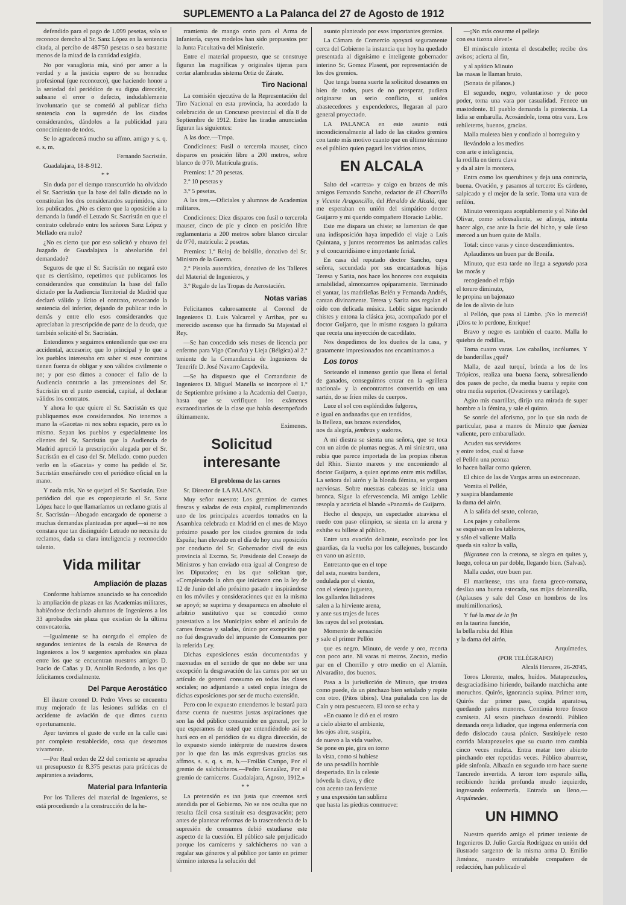SUPLEMENTO a La Palanca del 27 de Agosto de 1912
defendido para el pago de 1.099 pesetas, solo se reconoce derecho al Sr. Sanz López en la sentencia citada, al percibo de 487'50 pesetas o sea bastante menos de la mitad de la cantidad exigida.
No por vanagloria mía, sinó por amor a la verdad y a la justicia espero de su honradez profesional (que reconozco), que haciendo honor a la seriedad del periódico de su digna dirección, subsane el error o defecto, indudablemente involuntario que se cometió al publicar dicha sentencia con la supresión de los citados considerandos, dándolos a la publicidad para conocimiento de todos.
Se lo agradecerá mucho su affmo. amigo y s. q. e. s. m.
Fernando Sacristán.
Guadalajara, 18-8-912.
* *
Sin duda por el tiempo transcurrido ha olvidado el Sr. Sacristán que la base del fallo dictado no lo constituían los dos considerandos suprimidos, sino los publicados. ¿No es cierto que la oposición a la demanda la fundó el Letrado Sr. Sacristán en que el contrato celebrado entre los señores Sanz López y Mellado era nulo?
¿No es cierto que por eso solicitó y obtuvo del Juzgado de Guadalajara la absolución del demandado?
Seguros de que el Sr. Sacristán no negará esto que es ciertísimo, repetimos que publicamos los considerandos que constituían la base del fallo dictado por la Audiencia Territorial de Madrid que declaró válido y lícito el contrato, revocando la sentencia del inferior, dejando de publicar todo lo demás y entre ello esos considerandos que apreciaban la prescripción de parte de la deuda, que también solicitó el Sr. Sacristán.
Entendimos y seguimos entendiendo que eso era accidental, accesorio; que lo principal y lo que a los pueblos interesaba era saber si esos contratos tienen fuerza de obligar y son válidos civilmente o no; y por eso dimos a conocer el fallo de la Audiencia contrario a las pretensiones del Sr. Sacristán en el punto esencial, capital, al declarar válidos los contratos.
Y ahora lo que quiere el Sr. Sacristán es que publiquemos esos considerandos. No tenemos a mano la «Gaceta» ni nos sobra espacio, pero es lo mismo. Sepan los pueblos y especialmente los clientes del Sr. Sacristán que la Audiencia de Madrid apreció la prescripción alegada por el Sr. Sacristán en el caso del Sr. Mellado. como pueden verlo en la «Gaceta» y como ha pedido el Sr. Sacristán enseñárselo con el periódico oficial en la mano.
Y nada más. No se quejará el Sr. Sacristán. Este periódico del que es copropietario el Sr. Sanz López hace lo que llamaríamos un reclamo gratis al Sr. Sacristán—Abogado encargado de oponerse a muchas demandas planteadas por aquel—si no nos constara que tan distinguido Letrado no necesita de reclamos, dada su clara inteligencia y reconocido talento.
Vida militar
Ampliación de plazas
Conforme habíamos anunciado se ha concedido la ampliación de plazas en las Academias militares, habiéndose declarado alumnos de Ingenieros a los 33 aprobados sin plaza que existían de la última convocatoria.
—Igualmente se ha otorgado el empleo de segundos tenientes de la escala de Reserva de Ingenieros a los 9 sargentos aprobados sin plaza entre los que se encuentran nuestros amigos D. Isacio de Cañas y D. Antolín Redondo, a los que felicitamos cordialmente.
Del Parque Aerostático
El ilustre coronel D. Pedro Vives se encuentra muy mejorado de las lesiones sufridas en el accidente de aviación de que dimos cuenta oportunamente.
Ayer tuvimos el gusto de verle en la calle casi por completo restablecido, cosa que deseamos vivamente.
—Por Real orden de 22 del corriente se aprueba un presupuesto de 8.375 pesetas para prácticas de aspirantes a aviadores.
Material para Infantería
Por los Talleres del material de Ingenieros, se está procediendo a la construcción de la he-
rramienta de mango corto para el Arma de Infantería, cuyos modelos han sido propuestos por la Junta Facultativa del Ministerio.
Entre el material propuesto, que se construye figuran las magníficas y originales tijeras para cortar alambradas sistema Ortiz de Zárate.
Tiro Nacional
La comisión ejecutiva de la Representación del Tiro Nacional en esta provincia, ha acordado la celebración de un Concurso provincial el día 8 de Septiembre de 1912. Entre las tiradas anunciadas figuran las siguientes:
A las doce.—Tropa.
Condiciones: Fusil o tercerola mauser, cinco disparos en posición libre a 200 metros, sobre blanco de 0'70. Matrícula gratis.
Premios: 1.º 20 pesetas.
2.º 10 pesetas y
3.º 5 pesetas.
A las tres.—Oficiales y alumnos de Academias militares.
Condiciones: Diez disparos con fusil o tercerola mauser, cinco de pie y cinco en posición libre reglamentaria a 200 metros sobre blanco circular de 0'70, matrícula: 2 pesetas.
Premios: 1.º Reloj de bolsillo, donativo del Sr. Ministro de la Guerra.
2.º Pistola automática, donativo de los Talleres del Material de Ingenieros, y
3.º Regalo de las Tropas de Aerostación.
Notas varias
Felicitamos calurosamente al Coronel de Ingenieros D. Luis Valcarcel y Arribas, por su merecido ascenso que ha firmado Su Majestad el Rey.
—Se han concedido seis meses de licencia por enfermo para Vigo (Coruña) y Lieja (Bélgica) al 2.º teniente de la Comandancia de Ingenieros de Tenerife D. José Navarro Capdevila.
—Se ha dispuesto que el Comandante de Ingenieros D. Miguel Manella se incorpore el 1.º de Septiembre próximo a la Academia del Cuerpo, hasta que se verifiquen los exámenes extraordinarios de la clase que había desempeñado últimamente.
Eximenes.
Solicitud interesante
El problema de las carnes
Sr. Director de LA PALANCA.
Muy señor nuestro: Los gremios de carnes frescas y saladas de esta capital, cumplimentando uno de los principales acuerdos tomados en la Asamblea celebrada en Madrid en el mes de Mayo próximo pasado por los citados gremios de toda España; han elevado en el día de hoy una oposición por conducto del Sr. Gobernador civil de esta provincia al Excmo. Sr. Presidente del Consejo de Ministros y han enviado otra igual al Congreso de los Diputados; en las que solicitan que, «Completando la obra que iniciaron con la ley de 12 de Junio del año próximo pasado e inspirándose en los móviles y consideraciones que en la misma se apoyó; se suprima y desaparezca en absoluto el arbitrio sustitutivo que se concedió como potestativo a los Municipios sobre el artículo de carnes frescas y saladas, único por excepción que no fué desgravado del impuesto de Consumos por la referida Ley.
Dichas exposiciones están documentadas y razonadas en el sentido de que no debe ser una excepción la desgravación de las carnes por ser un artículo de general consumo en todas las clases sociales; no adjuntando a usted copia íntegra de dichas exposiciones por ser de mucha extensión.
Pero con lo expuesto entendemos le bastará para darse cuenta de nuestras justas aspiraciones que son las del público consumidor en general, por lo que esperamos de usted que entendiéndolo así se hará eco en el periódico de su digna dirección, de lo expuesto siendo intérprete de nuestros deseos por lo que dan las más expresivas gracias sus affmos. s. s. q. s. m. b.—Froilán Campo, Por el gremio de salchicheros.—Pedro González, Por el gremio de carniceros. Guadalajara, Agosto, 1912.»
* *
La pretensión es tan justa que creemos será atendida por el Gobierno. No se nos oculta que no resulta fácil cosa sustituir esa desgravación; pero antes de plantear reformas de la trascendencia de la supresión de consumos debió estudiarse este aspecto de la cuestión. El público sale perjudicado porque los carniceros y salchicheros no van a regalar sus géneros y al público por tanto en primer término interesa la solución del
asunto planteado por esos importantes gremios.
La Cámara de Comercio apoyará seguramente cerca del Gobierno la instancia que hoy ha quedado presentada al dignísimo e inteligente gobernador interino Sr. Gomez Plasent, por representación de los dos gremios.
Que tenga buena suerte la solicitud deseamos en bien de todos, pues de no prosperar, pudiera originarse un serio conflicto, si unidos abastecedores y expendedores, llegaran al paro general proyectado.
LA PALANCA en este asunto está incondicionalmente al lado de las citados gremios con tanto más motivo cuanto que en último término es el público quien pagará los vidrios rotos.
EN ALCALA
Salto del «carreta» y caigo en brazos de mis amigos Fernando Sancho, redactor de El Chorrillo y Vicente Aragoncillo, del Heraldo de Alcalá, que me esperaban en unión del simpático doctor Guijarro y mi querido compañero Horacio Leblic.
Este me dispara un chiste; se lamentan de que una indisposición haya impedido el viaje a Luis Quintana, y juntos recorremos las animadas calles y el concurridísimo e importante ferial.
En casa del reputado doctor Sancho, cuya señora, secundada por sus encantadoras hijas Teresa y Sarita, nos hace los honores con exquisita amabilidad, almorzamos opíparamente. Terminado el yantar, las madrileñas Belén y Fernanda Andrés, cantan divinamente. Teresa y Sarita nos regalan el oído con delicada música. Leblic sigue haciendo chistes y entona la clásica jota, acompañado por el doctor Guijarro, que lo mismo rasguea la guitarra que receta una inyección de cacodilato.
Nos despedimos de los dueños de la casa, y gratamente impresionados nos encaminamos a
Los toros
Sorteando el inmenso gentío que llena el ferial de ganados, conseguimos entrar en la «grillera nacional» y la encontramos convertida en una sartén, do se fríen miles de cuerpos.
Luce el sol con espléndidos fulgores,
e igual en andanadas que en tendidos,
la Belleza, sus brazos extendidos,
nos da alegría, jembras y sudores.
A mi diestra se sienta una señora, que se toca con un airón de plumas negras. A mi siniestra, una rubia que parece importada de las propias riberas del Rhin. Siento mareos y me encomiendo al doctor Guijarro, a quien oprimo entre mis rodillas. La señora del airón y la blonda fémina, se yerguen nerviosas. Sobre nuestras cabezas se inicia una bronca. Sigue la efervescencia. Mi amigo Leblic resopla y acaricia el blando «Panamá» de Guijarro.
Hecho el despejo, un espectador atraviesa el ruedo con paso olímpico, se sienta en la arena y exhibe su billete al público.
Entre una ovación delirante, escoltado por los guardias, da la vuelta por los callejones, buscando en vano un asiento.
Entretanto que en el tope
del asta, nuestra bandera,
ondulada por el viento,
con el viento juguetea,
los gallardos lidiadores
salen a la hirviente arena,
y ante sus trajes de luces
los rayos del sol protestan.
Momento de sensación
y sale el primer Pellón
que es negro. Minuto, de verde y oro, recorta con poco arte. Ni varas ni metros. Zocato, medio par en el Chorrillo y otro medio en el Alamín. Alvaradito, dos buenos.
Pasa a la jurisdicción de Minuto, que trastea como puede, da un pinchazo bien señalado y repite con otro. (Pitos tibios). Una puñalada con las de Caín y otra pescuecera. El toro se echa y
«En cuanto le dió en el rostro
a cielo abierto el ambiente,
los ojos abre, suspira,
de nuevo a la vida vuelve.
Se pone en pie, gira en torno
la vista, como si hubiese
de una pesadilla horrible
despertado. En la celeste
bóveda la clava, y dice
con acento tan ferviente
y una expresión tan sublime
que hasta las piedras conmueve:
—¡No más coserme el pellejo
con esa tizona aleve!»
El minúsculo intenta el descabello; recibe dos avisos; acierta al fin,
y al apático Minuto
las masas le llaman bruto.
(Sonata de pífanos.)
El segundo, negro, voluntarioso y de poco poder, toma una vara por casualidad. Fenece un mastodonte. El pueblo demanda la pirotecnia. La lidia se embarulla. Acosándole, toma otra vara. Los rehileteros, buenos, gracias.
Malla muletea bien y confiado al borreguito y
llevándolo a los medios
con arte e inteligencia,
la rodilla en tierra clava
y da al aire la montera.
Entra como los querubines y deja una contraria, buena. Ovación, y pasamos al tercero: Es cárdeno, salpicado y el mejor de la serie. Toma una vara de refilón.
Minuto veroniquea aceptablemente y el Niño del Olivar, como sobresaliente, se afinoja, intenta hacer algo, cae ante la facie del bicho, y sale ileso merced a un buen quite de Malla.
Total: cinco varas y cinco descendimientos.
Aplaudimos un buen par de Bonifa.
Minuto, que esta tarde no llega a segundo pasa las morás y
recogiendo el refajo
el torero diminuto,
le propina un bajonazo
de los de alivio de luto
al Pellón, que pasa al Limbo. ¡No lo mereció! ¡Dios te lo perdone, Enrique!
Bravo y negro es también el cuarto. Malla lo quiebra de rodillas.
Toma cuatro varas. Los caballos, incólumes. Y de banderillas ¿qué?
Malla, de azul turquí, brinda a los de los Trópicos, realiza una buena faena, sobresaliendo dos pases de pecho, da media buena y repite con otra media superior. (Ovaciones y cartílago).
Agito mis cuartillas, dirijo una mirada de super hombre a la fémina, y sale el quinto.
Se sonríe del aforismo, por lo que sin nada de particular, pasa a manos de Minuto que faeniza valiente, pero embarullado.
Acuden sus servidores
y entre todos, cual si fuese
el Pellón una peonza
lo hacen bailar como quieren.
El chico de las de Vargas arrea un estoconazo.
Vomita el Pellón,
y suspira blandamente
la dama del airón.
A la salida del sexto, colorao,
Los pajes y caballeros
se esquivan en los tableros,
y sólo el valiente Malla
queda sin saltar la valla,
filigranea con la cretona, se alegra en quites y, luego, coloca un par doble, llegando bien. (Salvas).
Malla cadet, otro buen par.
El matritense, tras una faena greco-romana, desliza una buena estocada, sus mijas delantenilla. (Aplausos y sale del Coso en hombros de los multimillonarios).
Y fué la mot de la fin
en la taurina función,
la bella rubia del Rhin
y la dama del airón.
Arquímedes.
(POR TELÉGRAFO)
Alcalá Henares, 26-20'45.
Toros Llorente, malos, huídos. Matapozuelos, desgraciadísimo hiriendo, bailando matchicha ante moruchos. Quirós, ignorancia supina. Primer toro, Quirós dar primer pase, cogida aparatosa, quedando paños menores. Continúa toreo fresco camiseta. Al sexto pinchazo descordú. Público demanda oreja lidiador, que ingresa enfermería con dedo dislocado causa pánico. Sustitúyele resto corrida Matapozuelos que su cuarto toro cambia cinco veces muleta. Entra matar toro abierto pinchando eter repetidas veces. Público aburrese, pide sinfonía. Albazán en segundo toro hace suerte Tancredo invertida. A tercer toro esperalo silla, recibiendo herida profunda muslo izquierdo, ingresando enfermería. Entrada un lleno.—Arquímedes.
UN HIMNO
Nuestro querido amigo el primer teniente de Ingenieros D. Julio García Rodríguez en unión del ilustrado sargento de la misma arma D. Emilio Jiménez, nuestro entrañable compañero de redacción, han publicado el